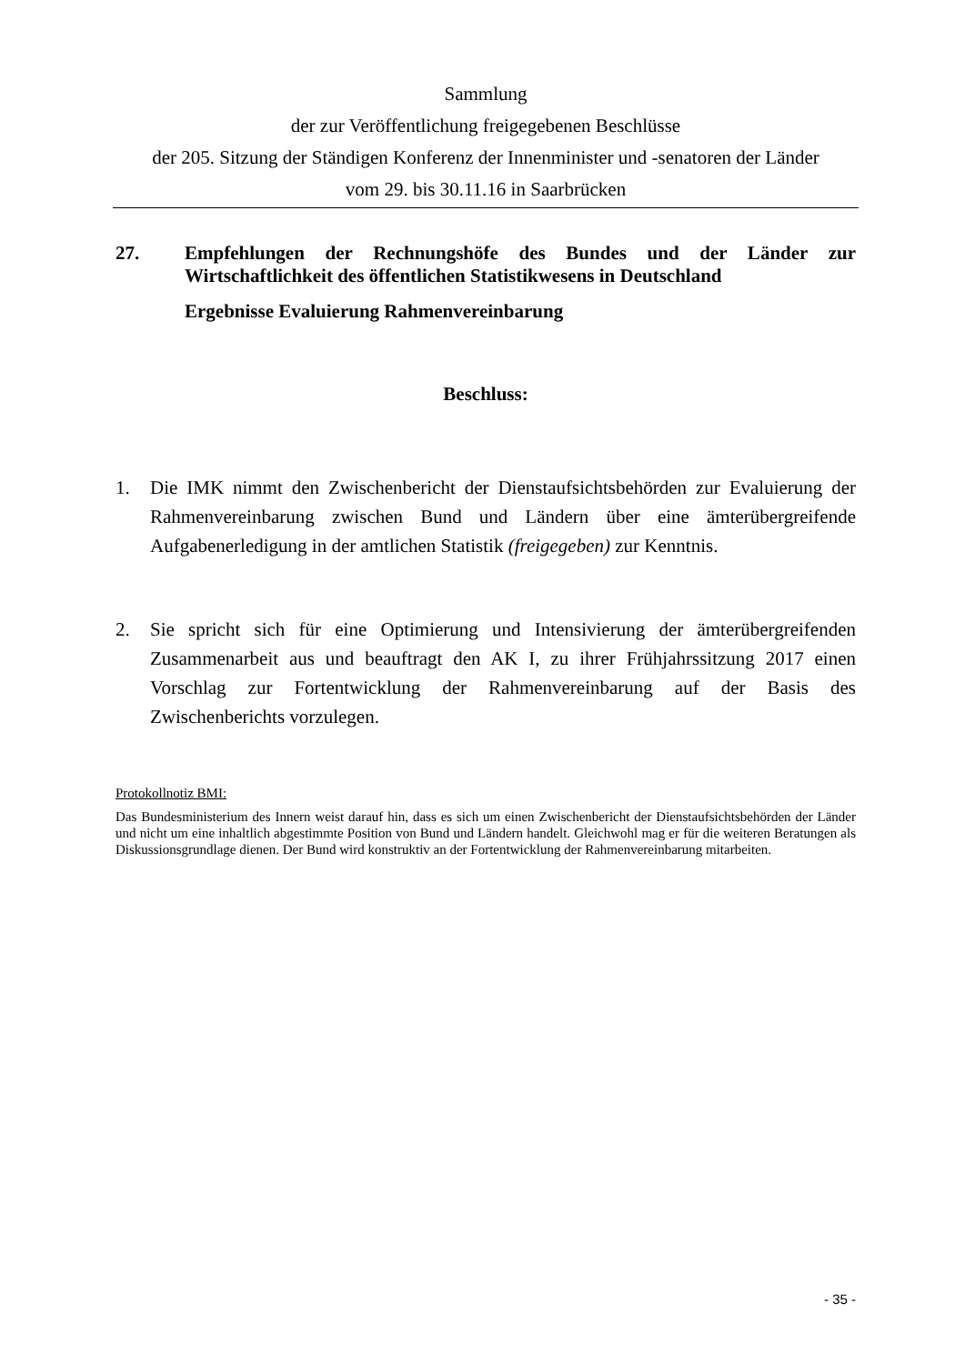Sammlung
der zur Veröffentlichung freigegebenen Beschlüsse
der 205. Sitzung der Ständigen Konferenz der Innenminister und -senatoren der Länder
vom 29. bis 30.11.16 in Saarbrücken
27. Empfehlungen der Rechnungshöfe des Bundes und der Länder zur Wirtschaftlichkeit des öffentlichen Statistikwesens in Deutschland
Ergebnisse Evaluierung Rahmenvereinbarung
Beschluss:
1. Die IMK nimmt den Zwischenbericht der Dienstaufsichtsbehörden zur Evaluierung der Rahmenvereinbarung zwischen Bund und Ländern über eine ämterübergreifende Aufgabenerledigung in der amtlichen Statistik (freigegeben) zur Kenntnis.
2. Sie spricht sich für eine Optimierung und Intensivierung der ämterübergreifenden Zusammenarbeit aus und beauftragt den AK I, zu ihrer Frühjahrssitzung 2017 einen Vorschlag zur Fortentwicklung der Rahmenvereinbarung auf der Basis des Zwischenberichts vorzulegen.
Protokollnotiz BMI:
Das Bundesministerium des Innern weist darauf hin, dass es sich um einen Zwischenbericht der Dienstaufsichtsbehörden der Länder und nicht um eine inhaltlich abgestimmte Position von Bund und Ländern handelt. Gleichwohl mag er für die weiteren Beratungen als Diskussionsgrundlage dienen. Der Bund wird konstruktiv an der Fortentwicklung der Rahmenvereinbarung mitarbeiten.
- 35 -